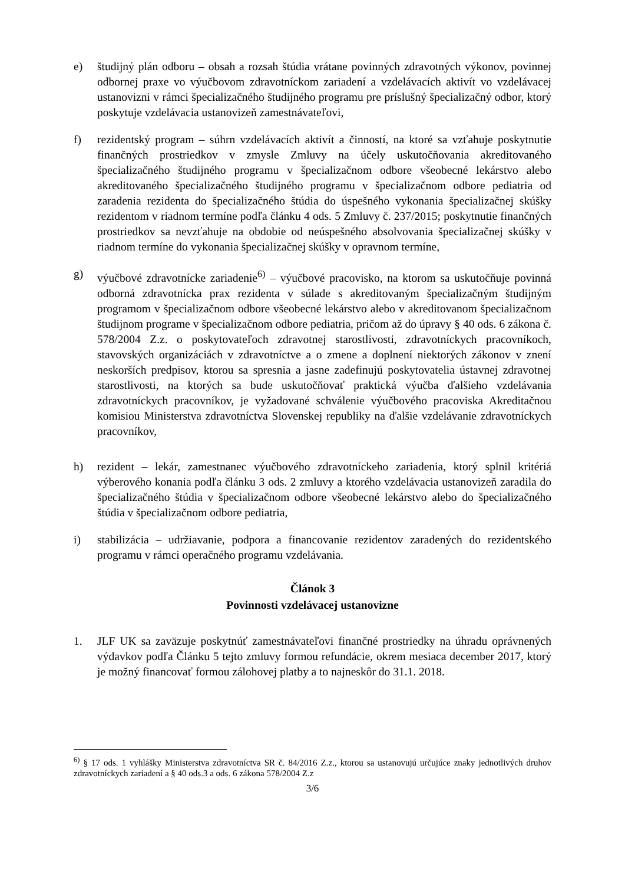e) študijný plán odboru – obsah a rozsah štúdia vrátane povinných zdravotných výkonov, povinnej odbornej praxe vo výučbovom zdravotníckom zariadení a vzdelávacích aktivít vo vzdelávacej ustanovizni v rámci špecializačného študijného programu pre príslušný špecializačný odbor, ktorý poskytuje vzdelávacia ustanovizeň zamestnávateľovi,
f) rezidentský program – súhrn vzdelávacích aktivít a činností, na ktoré sa vzťahuje poskytnutie finančných prostriedkov v zmysle Zmluvy na účely uskutočňovania akreditovaného špecializačného študijného programu v špecializačnom odbore všeobecné lekárstvo alebo akreditovaného špecializačného študijného programu v špecializačnom odbore pediatria od zaradenia rezidenta do špecializačného štúdia do úspešného vykonania špecializačnej skúšky rezidentom v riadnom termíne podľa článku 4 ods. 5 Zmluvy č. 237/2015; poskytnutie finančných prostriedkov sa nevzťahuje na obdobie od neúspešného absolvovania špecializačnej skúšky v riadnom termíne do vykonania špecializačnej skúšky v opravnom termíne,
g) výučbové zdravotnícke zariadenie<sup>6)</sup> – výučbové pracovisko, na ktorom sa uskutočňuje povinná odborná zdravotnícka prax rezidenta v súlade s akreditovaným špecializačným študijným programom v špecializačnom odbore všeobecné lekárstvo alebo v akreditovanom špecializačnom študijnom programe v špecializačnom odbore pediatria, pričom až do úpravy § 40 ods. 6 zákona č. 578/2004 Z.z. o poskytovateľoch zdravotnej starostlivosti, zdravotníckych pracovníkoch, stavovských organizáciách v zdravotníctve a o zmene a doplnení niektorých zákonov v znení neskorších predpisov, ktorou sa spresnia a jasne zadefinujú poskytovatelia ústavnej zdravotnej starostlivosti, na ktorých sa bude uskutočňovať praktická výučba ďalšieho vzdelávania zdravotníckych pracovníkov, je vyžadované schválenie výučbového pracoviska Akreditačnou komisiou Ministerstva zdravotníctva Slovenskej republiky na ďalšie vzdelávanie zdravotníckych pracovníkov,
h) rezident – lekár, zamestnanec výučbového zdravotníckeho zariadenia, ktorý splnil kritériá výberového konania podľa článku 3 ods. 2 zmluvy a ktorého vzdelávacia ustanovizeň zaradila do špecializačného štúdia v špecializačnom odbore všeobecné lekárstvo alebo do špecializačného štúdia v špecializačnom odbore pediatria,
i) stabilizácia – udržiavanie, podpora a financovanie rezidentov zaradených do rezidentského programu v rámci operačného programu vzdelávania.
Článok 3
Povinnosti vzdelávacej ustanovizne
1. JLF UK sa zaväzuje poskytnúť zamestnávateľovi finančné prostriedky na úhradu oprávnených výdavkov podľa Článku 5 tejto zmluvy formou refundácie, okrem mesiaca december 2017, ktorý je možný financovať formou zálohovej platby a to najneskôr do 31.1. 2018.
<sup>6)</sup> § 17 ods. 1 vyhlášky Ministerstva zdravotníctva SR č. 84/2016 Z.z., ktorou sa ustanovujú určujúce znaky jednotlivých druhov zdravotníckych zariadení a § 40 ods.3 a ods. 6 zákona 578/2004 Z.z
3/6